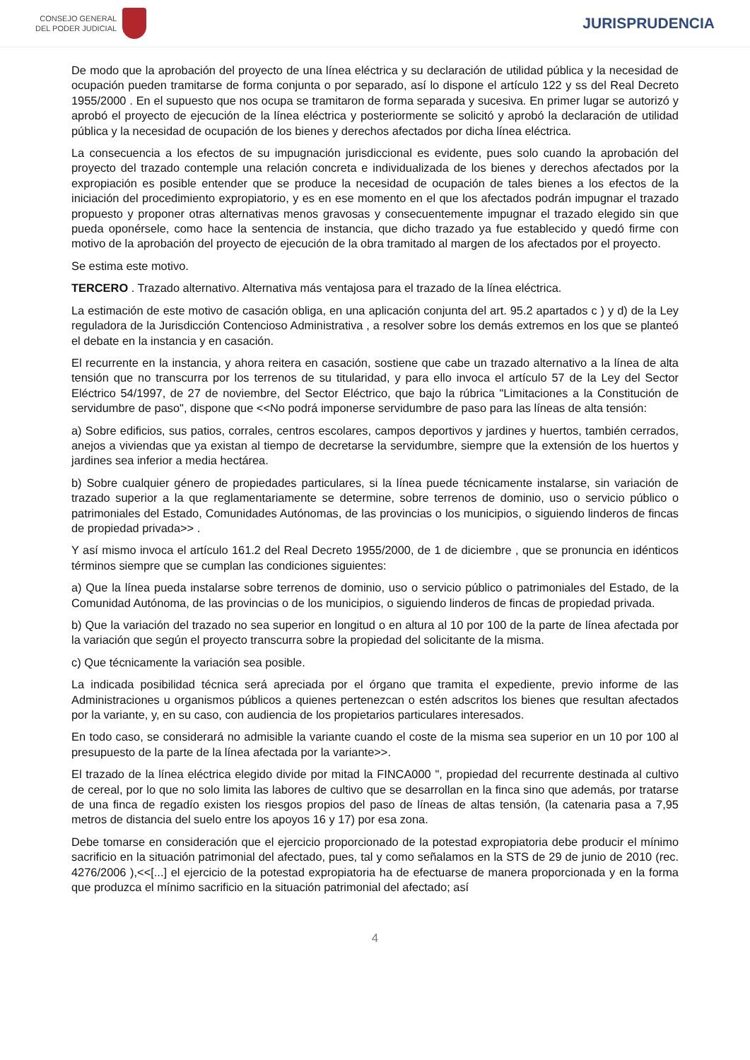CONSEJO GENERAL
DEL PODER JUDICIAL
JURISPRUDENCIA
De modo que la aprobación del proyecto de una línea eléctrica y su declaración de utilidad pública y la necesidad de ocupación pueden tramitarse de forma conjunta o por separado, así lo dispone el artículo 122 y ss del Real Decreto 1955/2000 . En el supuesto que nos ocupa se tramitaron de forma separada y sucesiva. En primer lugar se autorizó y aprobó el proyecto de ejecución de la línea eléctrica y posteriormente se solicitó y aprobó la declaración de utilidad pública y la necesidad de ocupación de los bienes y derechos afectados por dicha línea eléctrica.
La consecuencia a los efectos de su impugnación jurisdiccional es evidente, pues solo cuando la aprobación del proyecto del trazado contemple una relación concreta e individualizada de los bienes y derechos afectados por la expropiación es posible entender que se produce la necesidad de ocupación de tales bienes a los efectos de la iniciación del procedimiento expropiatorio, y es en ese momento en el que los afectados podrán impugnar el trazado propuesto y proponer otras alternativas menos gravosas y consecuentemente impugnar el trazado elegido sin que pueda oponérsele, como hace la sentencia de instancia, que dicho trazado ya fue establecido y quedó firme con motivo de la aprobación del proyecto de ejecución de la obra tramitado al margen de los afectados por el proyecto.
Se estima este motivo.
TERCERO . Trazado alternativo. Alternativa más ventajosa para el trazado de la línea eléctrica.
La estimación de este motivo de casación obliga, en una aplicación conjunta del art. 95.2 apartados c ) y d) de la Ley reguladora de la Jurisdicción Contencioso Administrativa , a resolver sobre los demás extremos en los que se planteó el debate en la instancia y en casación.
El recurrente en la instancia, y ahora reitera en casación, sostiene que cabe un trazado alternativo a la línea de alta tensión que no transcurra por los terrenos de su titularidad, y para ello invoca el artículo 57 de la Ley del Sector Eléctrico 54/1997, de 27 de noviembre, del Sector Eléctrico, que bajo la rúbrica "Limitaciones a la Constitución de servidumbre de paso", dispone que <<No podrá imponerse servidumbre de paso para las líneas de alta tensión:
a) Sobre edificios, sus patios, corrales, centros escolares, campos deportivos y jardines y huertos, también cerrados, anejos a viviendas que ya existan al tiempo de decretarse la servidumbre, siempre que la extensión de los huertos y jardines sea inferior a media hectárea.
b) Sobre cualquier género de propiedades particulares, si la línea puede técnicamente instalarse, sin variación de trazado superior a la que reglamentariamente se determine, sobre terrenos de dominio, uso o servicio público o patrimoniales del Estado, Comunidades Autónomas, de las provincias o los municipios, o siguiendo linderos de fincas de propiedad privada>> .
Y así mismo invoca el artículo 161.2 del Real Decreto 1955/2000, de 1 de diciembre , que se pronuncia en idénticos términos siempre que se cumplan las condiciones siguientes:
a) Que la línea pueda instalarse sobre terrenos de dominio, uso o servicio público o patrimoniales del Estado, de la Comunidad Autónoma, de las provincias o de los municipios, o siguiendo linderos de fincas de propiedad privada.
b) Que la variación del trazado no sea superior en longitud o en altura al 10 por 100 de la parte de línea afectada por la variación que según el proyecto transcurra sobre la propiedad del solicitante de la misma.
c) Que técnicamente la variación sea posible.
La indicada posibilidad técnica será apreciada por el órgano que tramita el expediente, previo informe de las Administraciones u organismos públicos a quienes pertenezcan o estén adscritos los bienes que resultan afectados por la variante, y, en su caso, con audiencia de los propietarios particulares interesados.
En todo caso, se considerará no admisible la variante cuando el coste de la misma sea superior en un 10 por 100 al presupuesto de la parte de la línea afectada por la variante>>.
El trazado de la línea eléctrica elegido divide por mitad la FINCA000 ", propiedad del recurrente destinada al cultivo de cereal, por lo que no solo limita las labores de cultivo que se desarrollan en la finca sino que además, por tratarse de una finca de regadío existen los riesgos propios del paso de líneas de altas tensión, (la catenaria pasa a 7,95 metros de distancia del suelo entre los apoyos 16 y 17) por esa zona.
Debe tomarse en consideración que el ejercicio proporcionado de la potestad expropiatoria debe producir el mínimo sacrificio en la situación patrimonial del afectado, pues, tal y como señalamos en la STS de 29 de junio de 2010 (rec. 4276/2006 ),<<[...] el ejercicio de la potestad expropiatoria ha de efectuarse de manera proporcionada y en la forma que produzca el mínimo sacrificio en la situación patrimonial del afectado; así
4